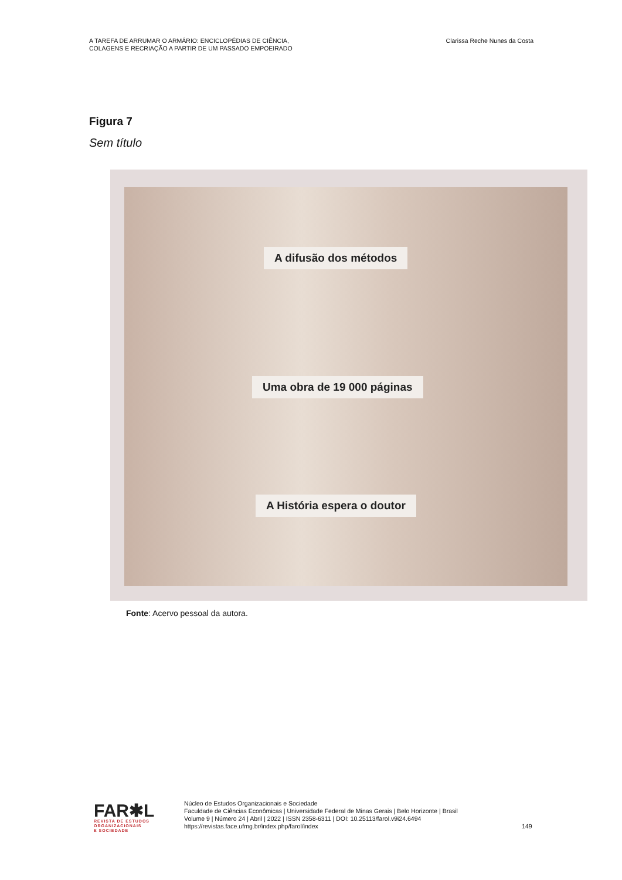A TAREFA DE ARRUMAR O ARMÁRIO: ENCICLOPÉDIAS DE CIÊNCIA,
COLAGENS E RECRIAÇÃO A PARTIR DE UM PASSADO EMPOEIRADO
Clarissa Reche Nunes da Costa
Figura 7
Sem título
A difusão dos métodos
Uma obra de 19 000 páginas
A História espera o doutor
Fonte: Acervo pessoal da autora.
FAR✱L
REVISTA DE ESTUDOS
ORGANIZACIONAIS
E SOCIEDADE
Núcleo de Estudos Organizacionais e Sociedade
Faculdade de Ciências Econômicas | Universidade Federal de Minas Gerais | Belo Horizonte | Brasil
Volume 9 | Número 24 | Abril | 2022 | ISSN 2358-6311 | DOI: 10.25113/farol.v9i24.6494
https://revistas.face.ufmg.br/index.php/farol/index
149